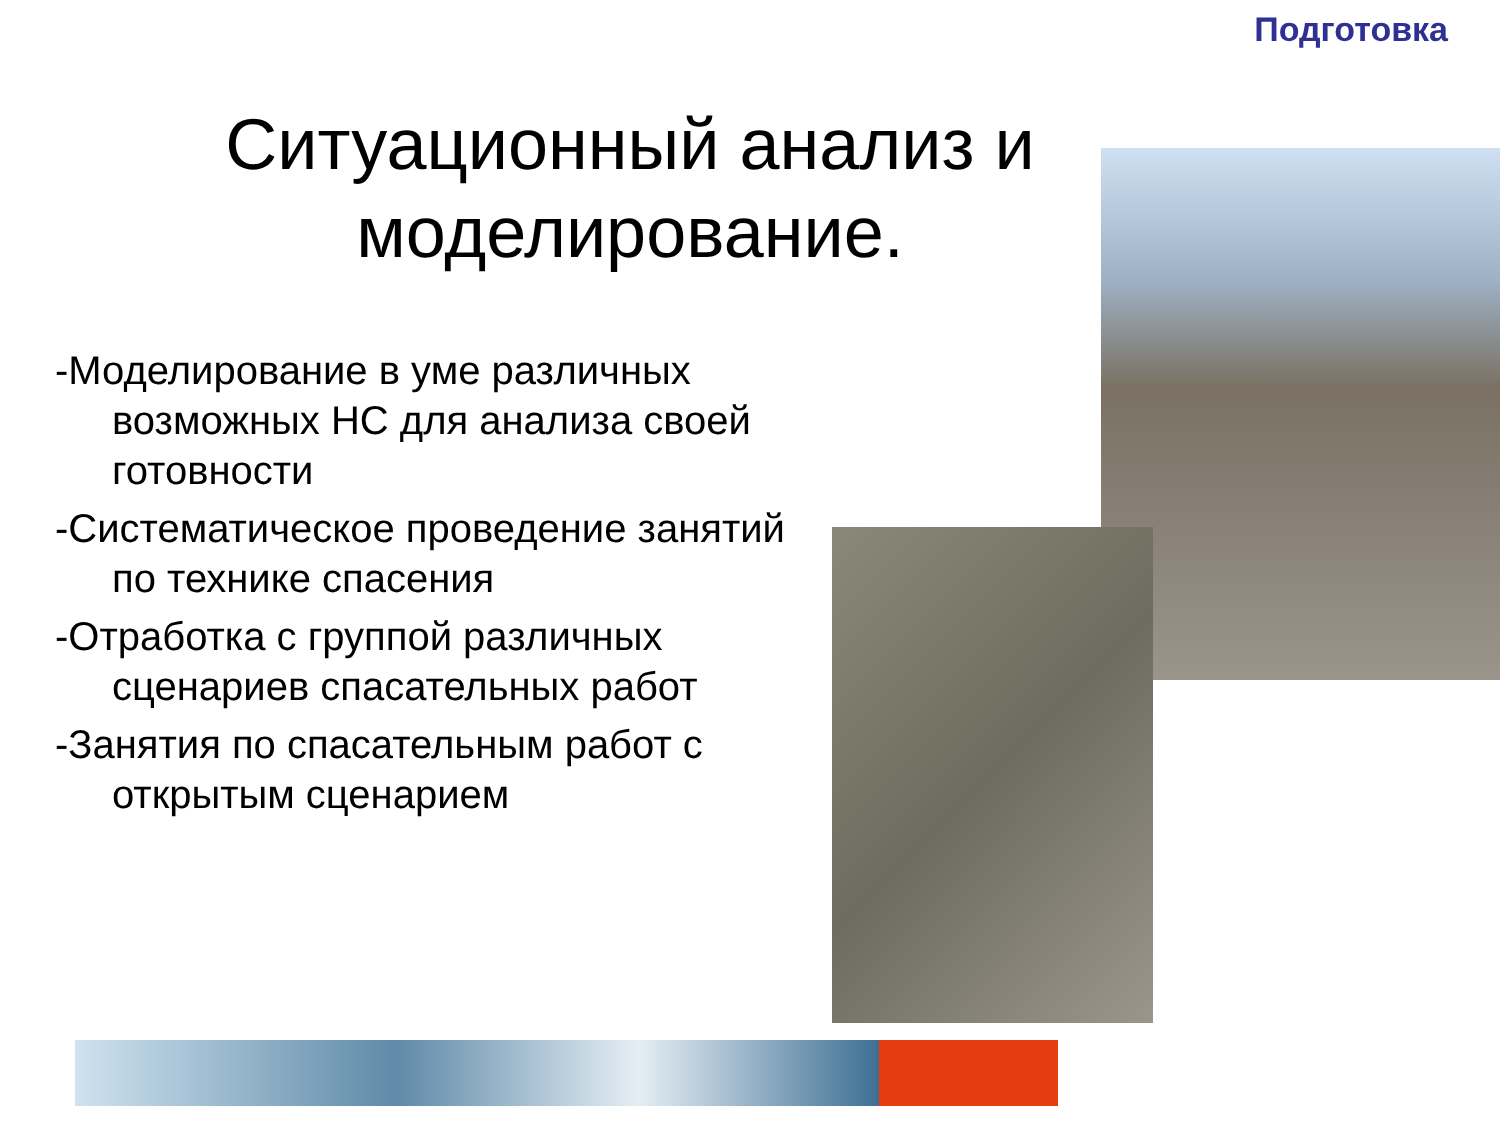Подготовка
Ситуационный анализ и моделирование.
-Моделирование в уме различных возможных НС для анализа своей готовности
-Систематическое проведение занятий по технике спасения
-Отработка с группой различных сценариев спасательных работ
-Занятия по спасательным работ с открытым сценарием